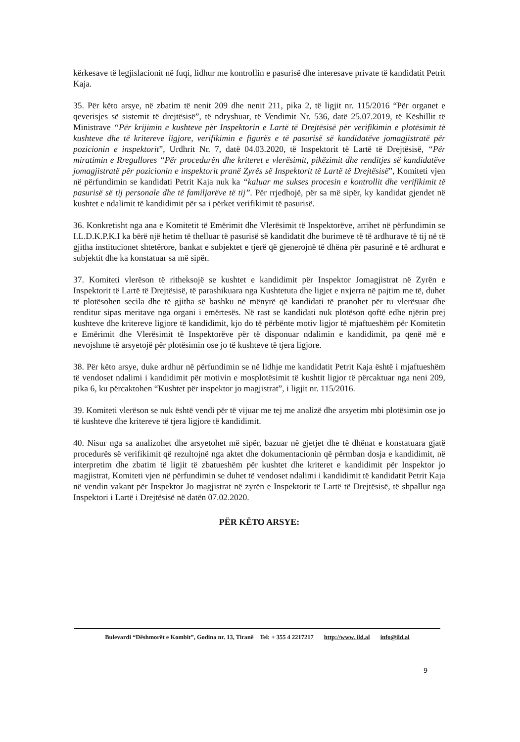kërkesave të legjislacionit në fuqi, lidhur me kontrollin e pasurisë dhe interesave private të kandidatit Petrit Kaja.
35. Për këto arsye, në zbatim të nenit 209 dhe nenit 211, pika 2, të ligjit nr. 115/2016 “Për organet e qeverisjes së sistemit të drejtësisë”, të ndryshuar, të Vendimit Nr. 536, datë 25.07.2019, të Këshillit të Ministrave “Për krijimin e kushteve për Inspektorin e Lartë të Drejtësisë për verifikimin e plotësimit të kushteve dhe të kritereve ligjore, verifikimin e figurës e të pasurisë së kandidatëve jomagjistratë për pozicionin e inspektorit”, Urdhrit Nr. 7, datë 04.03.2020, të Inspektorit të Lartë të Drejtësisë, “Për miratimin e Rregullores “Për procedurën dhe kriteret e vlerësimit, pikëzimit dhe renditjes së kandidatëve jomagjistratë për pozicionin e inspektorit pranë Zyrës së Inspektorit të Lartë të Drejtësisë”, Komiteti vjen në përfundimin se kandidati Petrit Kaja nuk ka “kaluar me sukses procesin e kontrollit dhe verifikimit të pasurisë së tij personale dhe të familjarëve të tij”. Për rrjedhojë, për sa më sipër, ky kandidat gjendet në kushtet e ndalimit të kandidimit për sa i përket verifikimit të pasurisë.
36. Konkretisht nga ana e Komitetit të Emërimit dhe Vlerësimit të Inspektorëve, arrihet në përfundimin se I.L.D.K.P.K.I ka bërë një hetim të thelluar të pasurisë së kandidatit dhe burimeve të të ardhurave të tij në të gjitha institucionet shtetërore, bankat e subjektet e tjerë që gjenerojnë të dhëna për pasurinë e të ardhurat e subjektit dhe ka konstatuar sa më sipër.
37. Komiteti vlerëson të ritheksojë se kushtet e kandidimit për Inspektor Jomagjistrat në Zyrën e Inspektorit të Lartë të Drejtësisë, të parashikuara nga Kushtetuta dhe ligjet e nxjerra në pajtim me të, duhet të plotësohen secila dhe të gjitha së bashku në mënyrë që kandidati të pranohet për tu vlerësuar dhe renditur sipas meritave nga organi i emërtesës. Në rast se kandidati nuk plotëson qoftë edhe njërin prej kushteve dhe kritereve ligjore të kandidimit, kjo do të përbënte motiv ligjor të mjaftueshëm për Komitetin e Emërimit dhe Vlerësimit të Inspektorëve për të disponuar ndalimin e kandidimit, pa qenë më e nevojshme të arsyetojë për plotësimin ose jo të kushteve të tjera ligjore.
38. Për këto arsye, duke ardhur në përfundimin se në lidhje me kandidatit Petrit Kaja është i mjaftueshëm të vendoset ndalimi i kandidimit për motivin e mosplotësimit të kushtit ligjor të përcaktuar nga neni 209, pika 6, ku përcaktohen “Kushtet për inspektor jo magjistrat”, i ligjit nr. 115/2016.
39. Komiteti vlerëson se nuk është vendi për të vijuar me tej me analizë dhe arsyetim mbi plotësimin ose jo të kushteve dhe kritereve të tjera ligjore të kandidimit.
40. Nisur nga sa analizohet dhe arsyetohet më sipër, bazuar në gjetjet dhe të dhënat e konstatuara gjatë procedurës së verifikimit që rezultojnë nga aktet dhe dokumentacionin që përmban dosja e kandidimit, në interpretim dhe zbatim të ligjit të zbatueshëm për kushtet dhe kriteret e kandidimit për Inspektor jo magjistrat, Komiteti vjen në përfundimin se duhet të vendoset ndalimi i kandidimit të kandidatit Petrit Kaja në vendin vakant për Inspektor Jo magjistrat në zyrën e Inspektorit të Lartë të Drejtësisë, të shpallur nga Inspektori i Lartë i Drejtësisë në datën 07.02.2020.
PËR KËTO ARSYE:
Bulevardi “Dëshmorët e Kombit”, Godina nr. 13, Tiranë Tel: + 355 4 2217217 http://www. ild.al info@ild.al
9